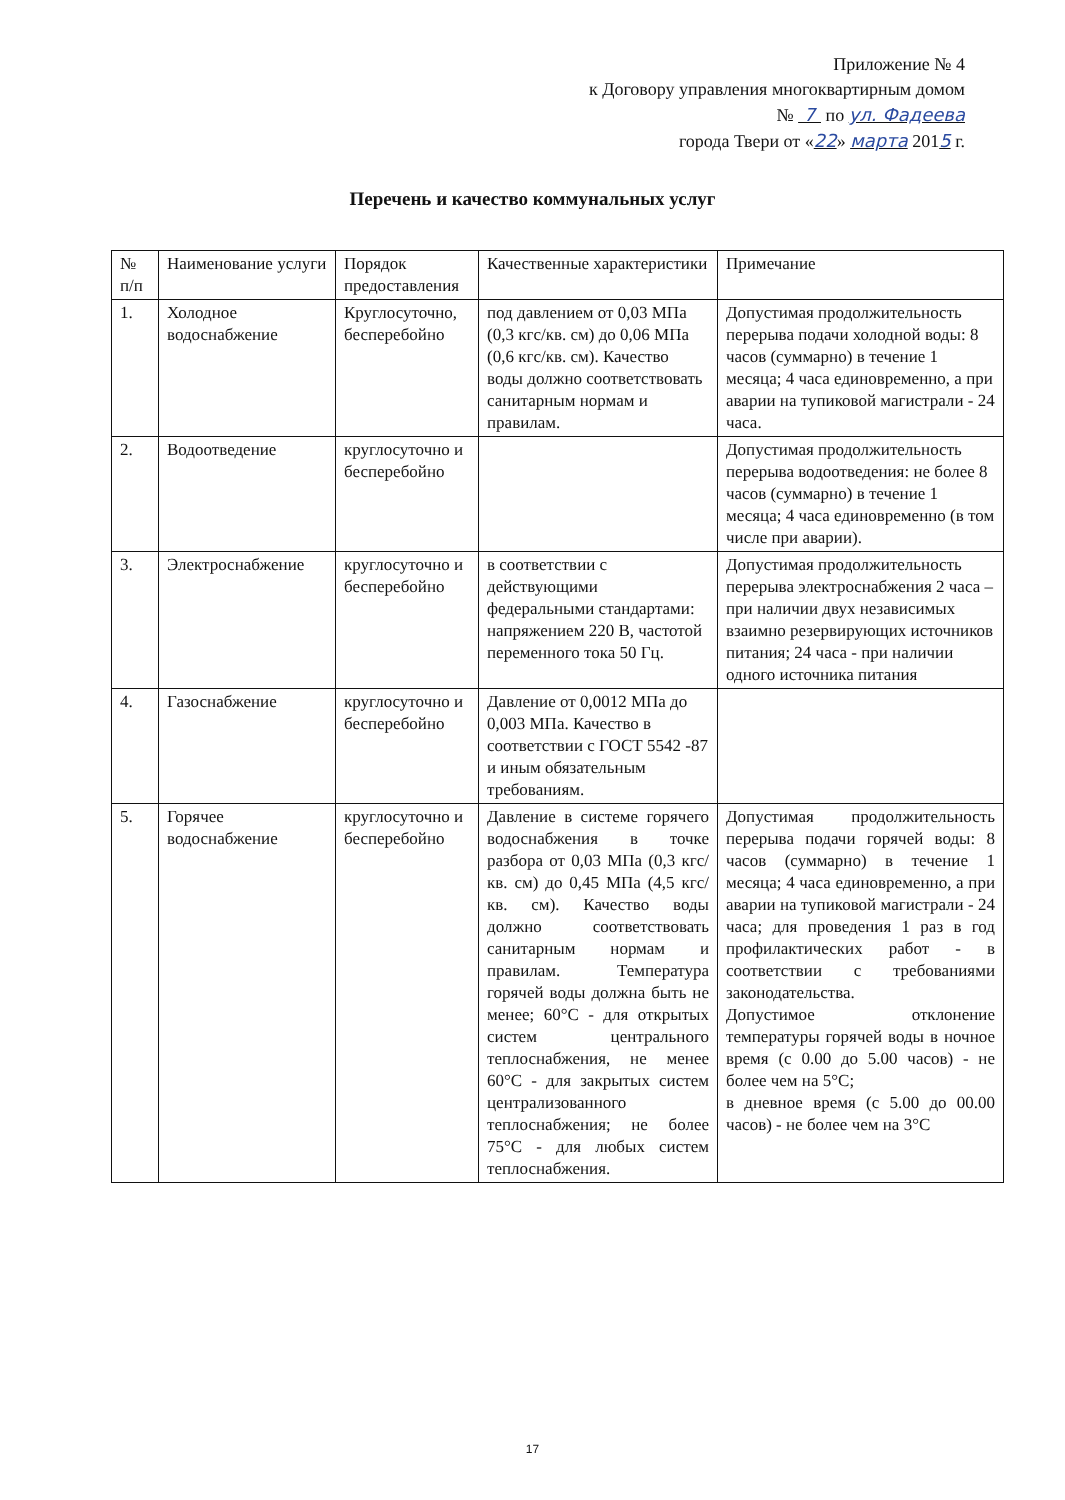Приложение № 4
к Договору управления многоквартирным домом
№ 7 по ул. Фадеева
города Твери от «22» марта 2015 г.
Перечень и качество коммунальных услуг
| № п/п | Наименование услуги | Порядок предоставления | Качественные характеристики | Примечание |
| 1. | Холодное водоснабжение | Круглосуточно, бесперебойно | под давлением от 0,03 МПа (0,3 кгс/кв. см) до 0,06 МПа (0,6 кгс/кв. см). Качество воды должно соответствовать санитарным нормам и правилам. | Допустимая продолжительность перерыва подачи холодной воды: 8 часов (суммарно) в течение 1 месяца; 4 часа единовременно, а при аварии на тупиковой магистрали - 24 часа. |
| 2. | Водоотведение | круглосуточно и бесперебойно | | Допустимая продолжительность перерыва водоотведения: не более 8 часов (суммарно) в течение 1 месяца; 4 часа единовременно (в том числе при аварии). |
| 3. | Электроснабжение | круглосуточно и бесперебойно | в соответствии с действующими федеральными стандартами: напряжением 220 В, частотой переменного тока 50 Гц. | Допустимая продолжительность перерыва электроснабжения 2 часа – при наличии двух независимых взаимно резервирующих источников питания; 24 часа - при наличии одного источника питания |
| 4. | Газоснабжение | круглосуточно и бесперебойно | Давление от 0,0012 МПа до 0,003 МПа. Качество в соответствии с ГОСТ 5542 -87 и иным обязательным требованиям. | |
| 5. | Горячее водоснабжение | круглосуточно и бесперебойно | Давление в системе горячего водоснабжения в точке разбора от 0,03 МПа (0,3 кгс/кв. см) до 0,45 МПа (4,5 кгс/кв. см). Качество воды должно соответствовать санитарным нормам и правилам. Температура горячей воды должна быть не менее; 60°С - для открытых систем центрального теплоснабжения, не менее 60°С - для закрытых систем централизованного теплоснабжения; не более 75°С - для любых систем теплоснабжения. | Допустимая продолжительность перерыва подачи горячей воды: 8 часов (суммарно) в течение 1 месяца; 4 часа единовременно, а при аварии на тупиковой магистрали - 24 часа; для проведения 1 раз в год профилактических работ - в соответствии с требованиями законодательства. Допустимое отклонение температуры горячей воды в ночное время (с 0.00 до 5.00 часов) - не более чем на 5°С; в дневное время (с 5.00 до 00.00 часов) - не более чем на 3°С |
17